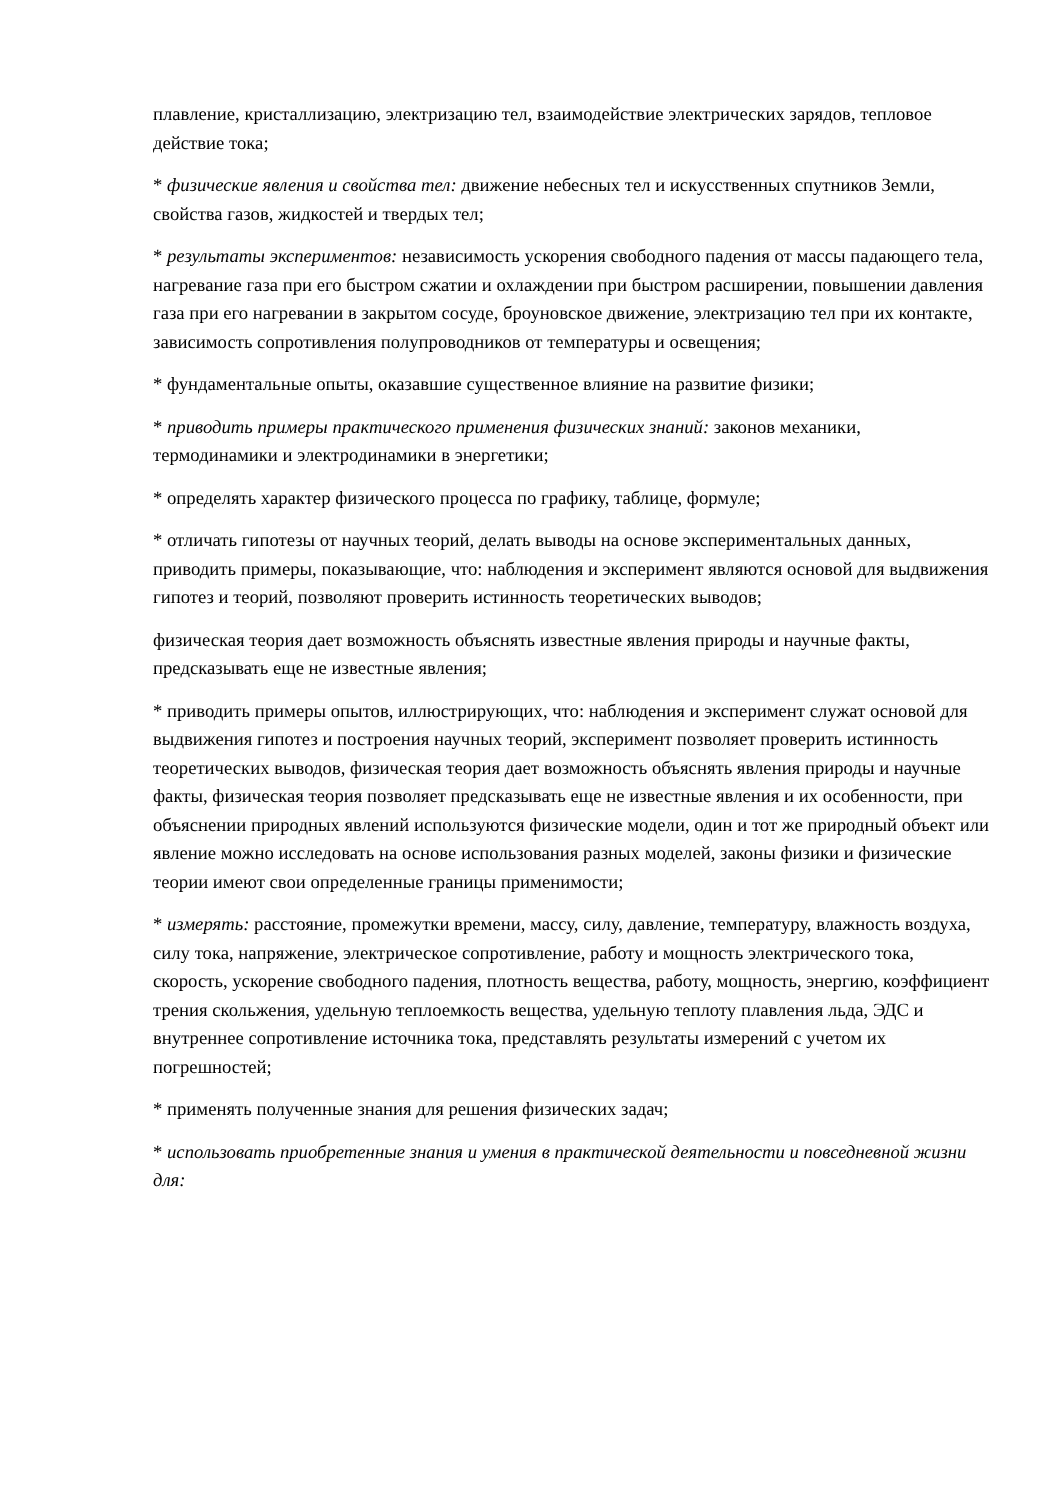плавление, кристаллизацию, электризацию тел, взаимодействие электрических зарядов, тепловое действие тока;
* физические явления и свойства тел: движение небесных тел и искусственных спутников Земли, свойства газов, жидкостей и твердых тел;
* результаты экспериментов: независимость ускорения свободного падения от массы падающего тела, нагревание газа при его быстром сжатии и охлаждении при быстром расширении, повышении давления газа при его нагревании в закрытом сосуде, броуновское движение, электризацию тел при их контакте, зависимость сопротивления полупроводников от температуры и освещения;
* фундаментальные опыты, оказавшие существенное влияние на развитие физики;
* приводить примеры практического применения физических знаний: законов механики, термодинамики и электродинамики в энергетики;
* определять характер физического процесса по графику, таблице, формуле;
* отличать гипотезы от научных теорий, делать выводы на основе экспериментальных данных, приводить примеры, показывающие, что: наблюдения и эксперимент являются основой для выдвижения гипотез и теорий, позволяют проверить истинность теоретических выводов;
физическая теория дает возможность объяснять известные явления природы и научные факты, предсказывать еще не известные явления;
* приводить примеры опытов, иллюстрирующих, что: наблюдения и эксперимент служат основой для выдвижения гипотез и построения научных теорий, эксперимент позволяет проверить истинность теоретических выводов, физическая теория дает возможность объяснять явления природы и научные факты, физическая теория позволяет предсказывать еще не известные явления и их особенности, при объяснении природных явлений используются физические модели, один и тот же природный объект или явление можно исследовать на основе использования разных моделей, законы физики и физические теории имеют свои определенные границы применимости;
* измерять: расстояние, промежутки времени, массу, силу, давление, температуру, влажность воздуха, силу тока, напряжение, электрическое сопротивление, работу и мощность электрического тока, скорость, ускорение свободного падения, плотность вещества, работу, мощность, энергию, коэффициент трения скольжения, удельную теплоемкость вещества, удельную теплоту плавления льда, ЭДС и внутреннее сопротивление источника тока, представлять результаты измерений с учетом их погрешностей;
* применять полученные знания для решения физических задач;
* использовать приобретенные знания и умения в практической деятельности и повседневной жизни для: